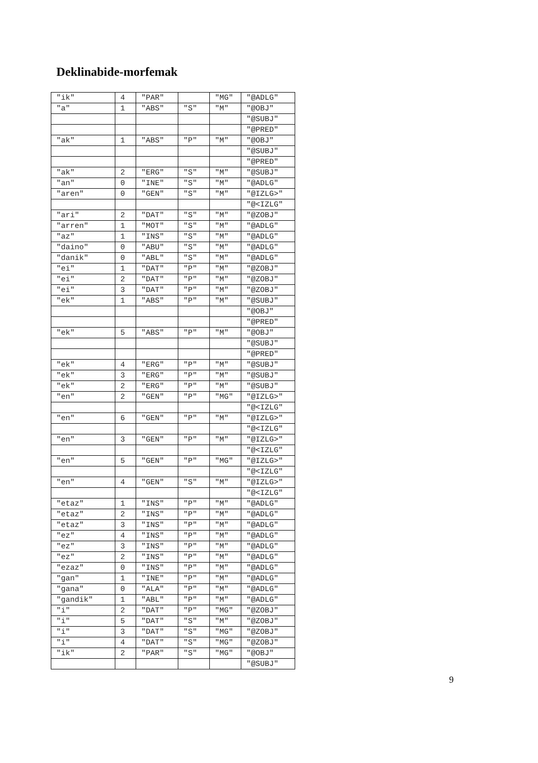Deklinabide-morfemak
| "ik" | 4 | "PAR" | | "MG" | "@ADLG" |
| "a" | 1 | "ABS" | "S" | "M" | "@OBJ" |
| | | | | | "@SUBJ" |
| | | | | | "@PRED" |
| "ak" | 1 | "ABS" | "P" | "M" | "@OBJ" |
| | | | | | "@SUBJ" |
| | | | | | "@PRED" |
| "ak" | 2 | "ERG" | "S" | "M" | "@SUBJ" |
| "an" | 0 | "INE" | "S" | "M" | "@ADLG" |
| "aren" | 0 | "GEN" | "S" | "M" | "@IZLG>" |
| | | | | | "@<IZLG" |
| "ari" | 2 | "DAT" | "S" | "M" | "@ZOBJ" |
| "arren" | 1 | "MOT" | "S" | "M" | "@ADLG" |
| "az" | 1 | "INS" | "S" | "M" | "@ADLG" |
| "daino" | 0 | "ABU" | "S" | "M" | "@ADLG" |
| "danik" | 0 | "ABL" | "S" | "M" | "@ADLG" |
| "ei" | 1 | "DAT" | "P" | "M" | "@ZOBJ" |
| "ei" | 2 | "DAT" | "P" | "M" | "@ZOBJ" |
| "ei" | 3 | "DAT" | "P" | "M" | "@ZOBJ" |
| "ek" | 1 | "ABS" | "P" | "M" | "@SUBJ" |
| | | | | | "@OBJ" |
| | | | | | "@PRED" |
| "ek" | 5 | "ABS" | "P" | "M" | "@OBJ" |
| | | | | | "@SUBJ" |
| | | | | | "@PRED" |
| "ek" | 4 | "ERG" | "P" | "M" | "@SUBJ" |
| "ek" | 3 | "ERG" | "P" | "M" | "@SUBJ" |
| "ek" | 2 | "ERG" | "P" | "M" | "@SUBJ" |
| "en" | 2 | "GEN" | "P" | "MG" | "@IZLG>" |
| | | | | | "@<IZLG" |
| "en" | 6 | "GEN" | "P" | "M" | "@IZLG>" |
| | | | | | "@<IZLG" |
| "en" | 3 | "GEN" | "P" | "M" | "@IZLG>" |
| | | | | | "@<IZLG" |
| "en" | 5 | "GEN" | "P" | "MG" | "@IZLG>" |
| | | | | | "@<IZLG" |
| "en" | 4 | "GEN" | "S" | "M" | "@IZLG>" |
| | | | | | "@<IZLG" |
| "etaz" | 1 | "INS" | "P" | "M" | "@ADLG" |
| "etaz" | 2 | "INS" | "P" | "M" | "@ADLG" |
| "etaz" | 3 | "INS" | "P" | "M" | "@ADLG" |
| "ez" | 4 | "INS" | "P" | "M" | "@ADLG" |
| "ez" | 3 | "INS" | "P" | "M" | "@ADLG" |
| "ez" | 2 | "INS" | "P" | "M" | "@ADLG" |
| "ezaz" | 0 | "INS" | "P" | "M" | "@ADLG" |
| "gan" | 1 | "INE" | "P" | "M" | "@ADLG" |
| "gana" | 0 | "ALA" | "P" | "M" | "@ADLG" |
| "gandik" | 1 | "ABL" | "P" | "M" | "@ADLG" |
| "i" | 2 | "DAT" | "P" | "MG" | "@ZOBJ" |
| "i" | 5 | "DAT" | "S" | "M" | "@ZOBJ" |
| "i" | 3 | "DAT" | "S" | "MG" | "@ZOBJ" |
| "i" | 4 | "DAT" | "S" | "MG" | "@ZOBJ" |
| "ik" | 2 | "PAR" | "S" | "MG" | "@OBJ" |
| | | | | | "@SUBJ" |
9